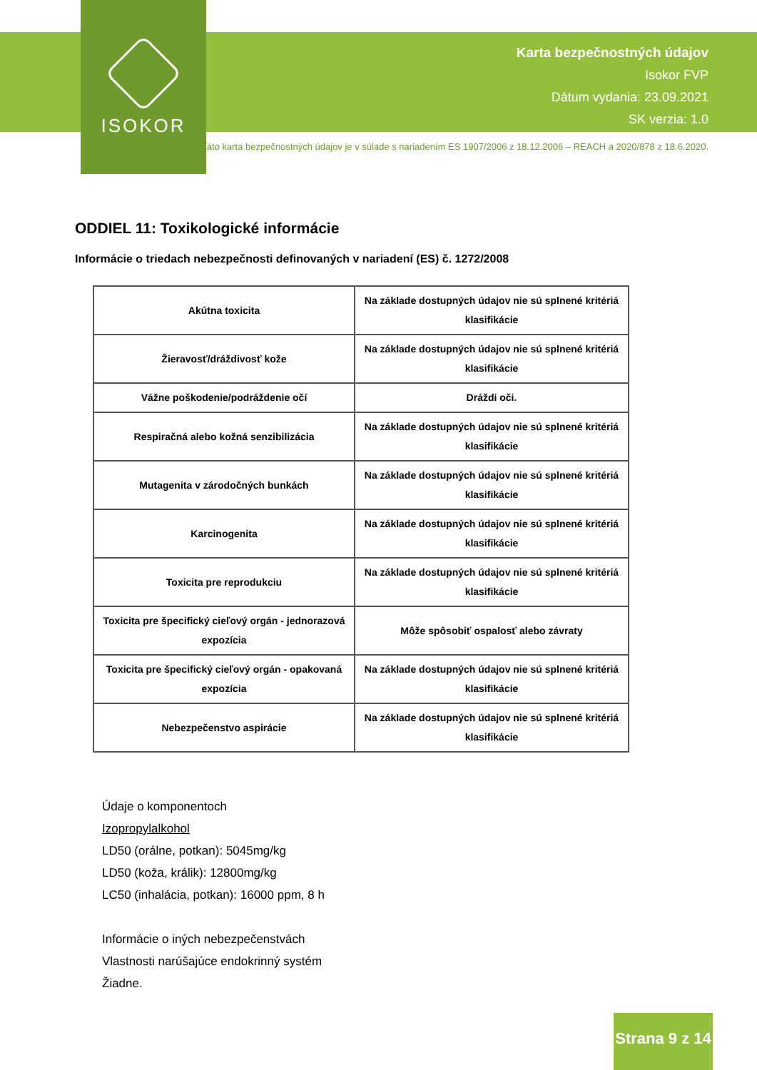ISOKOR
Karta bezpečnostných údajov
Isokor FVP
Dátum vydania: 23.09.2021
SK verzia: 1.0
Táto karta bezpečnostných údajov je v súlade s nariadením ES 1907/2006 z 18.12.2006 – REACH a 2020/878 z 18.6.2020.
ODDIEL 11: Toxikologické informácie
Informácie o triedach nebezpečnosti definovaných v nariadení (ES) č. 1272/2008
| Akútna toxicita | Na základe dostupných údajov nie sú splnené kritériá klasifikácie |
| Žieravosť/dráždivosť kože | Na základe dostupných údajov nie sú splnené kritériá klasifikácie |
| Vážne poškodenie/podráždenie očí | Dráždi oči. |
| Respiračná alebo kožná senzibilizácia | Na základe dostupných údajov nie sú splnené kritériá klasifikácie |
| Mutagenita v zárodočných bunkách | Na základe dostupných údajov nie sú splnené kritériá klasifikácie |
| Karcinogenita | Na základe dostupných údajov nie sú splnené kritériá klasifikácie |
| Toxicita pre reprodukciu | Na základe dostupných údajov nie sú splnené kritériá klasifikácie |
| Toxicita pre špecifický cieľový orgán - jednorazová expozícia | Môže spôsobiť ospalosť alebo závraty |
| Toxicita pre špecifický cieľový orgán - opakovaná expozícia | Na základe dostupných údajov nie sú splnené kritériá klasifikácie |
| Nebezpečenstvo aspirácie | Na základe dostupných údajov nie sú splnené kritériá klasifikácie |
Údaje o komponentoch
Izopropylalkohol
LD50 (orálne, potkan): 5045mg/kg
LD50 (koža, králik): 12800mg/kg
LC50 (inhalácia, potkan): 16000 ppm, 8 h
Informácie o iných nebezpečenstvách
Vlastnosti narúšajúce endokrinný systém
Žiadne.
Strana 9 z 14